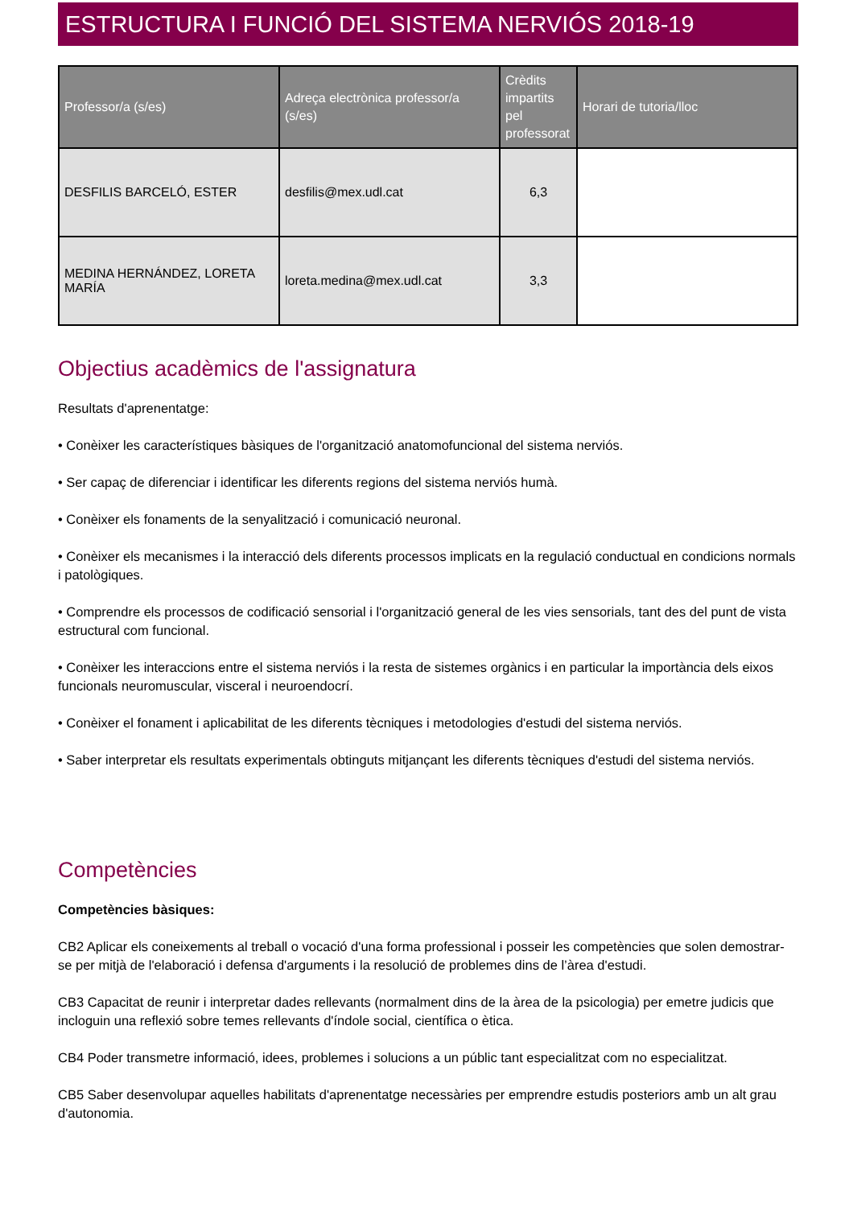ESTRUCTURA I FUNCIÓ DEL SISTEMA NERVIÓS 2018-19
| Professor/a (s/es) | Adreça electrònica professor/a (s/es) | Crèdits impartits pel professorat | Horari de tutoria/lloc |
| --- | --- | --- | --- |
| DESFILIS BARCELÓ, ESTER | desfilis@mex.udl.cat | 6,3 | |
| MEDINA HERNÁNDEZ, LORETA MARÍA | loreta.medina@mex.udl.cat | 3,3 | |
Objectius acadèmics de l'assignatura
Resultats d'aprenentatge:
• Conèixer les característiques bàsiques de l'organització anatomofuncional del sistema nerviós.
• Ser capaç de diferenciar i identificar les diferents regions del sistema nerviós humà.
• Conèixer els fonaments de la senyalització i comunicació neuronal.
• Conèixer els mecanismes i la interacció dels diferents processos implicats en la regulació conductual en condicions normals i patològiques.
• Comprendre els processos de codificació sensorial i l'organització general de les vies sensorials, tant des del punt de vista estructural com funcional.
• Conèixer les interaccions entre el sistema nerviós i la resta de sistemes orgànics i en particular la importància dels eixos funcionals neuromuscular, visceral i neuroendocrí.
• Conèixer el fonament i aplicabilitat de les diferents tècniques i metodologies d'estudi del sistema nerviós.
• Saber interpretar els resultats experimentals obtinguts mitjançant les diferents tècniques d'estudi del sistema nerviós.
Competències
Competències bàsiques:
CB2 Aplicar els coneixements al treball o vocació d'una forma professional i posseir les competències que solen demostrar-se per mitjà de l'elaboració i defensa d'arguments i la resolució de problemes dins de l’àrea d'estudi.
CB3 Capacitat de reunir i interpretar dades rellevants (normalment dins de la àrea de la psicologia) per emetre judicis que incloguin una reflexió sobre temes rellevants d'índole social, científica o ètica.
CB4 Poder transmetre informació, idees, problemes i solucions a un públic tant especialitzat com no especialitzat.
CB5 Saber desenvolupar aquelles habilitats d'aprenentatge necessàries per emprendre estudis posteriors amb un alt grau d'autonomia.